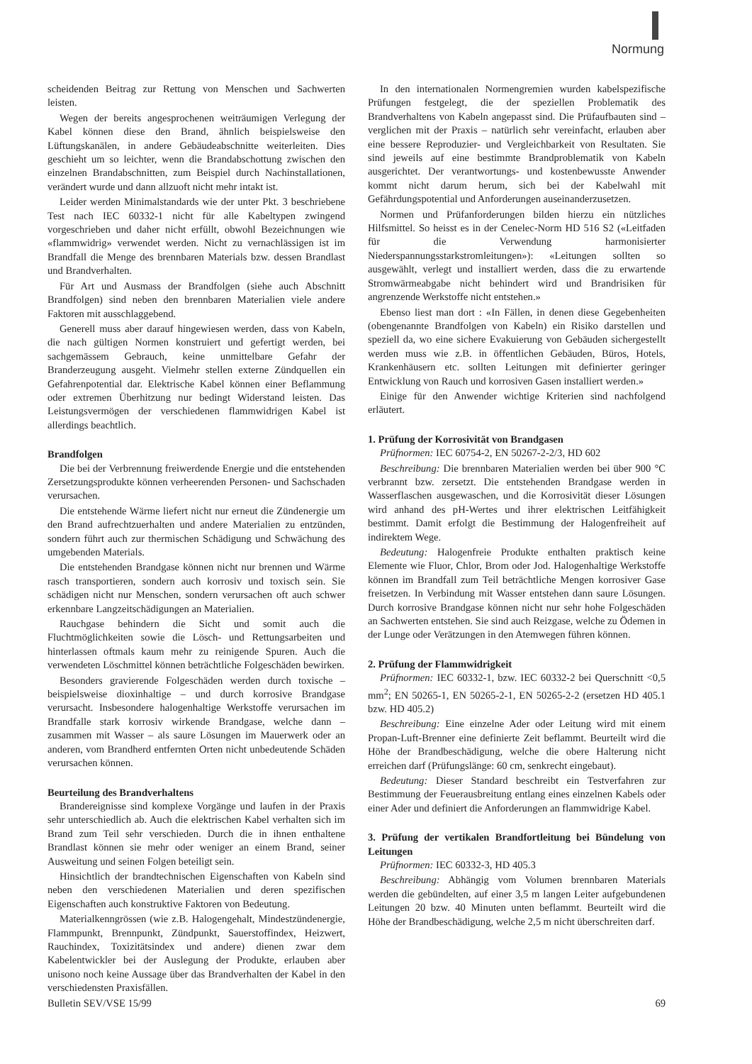Normung
scheidenden Beitrag zur Rettung von Menschen und Sachwerten leisten.
Wegen der bereits angesprochenen weiträumigen Verlegung der Kabel können diese den Brand, ähnlich beispielsweise den Lüftungskanälen, in andere Gebäudeabschnitte weiterleiten. Dies geschieht um so leichter, wenn die Brandabschottung zwischen den einzelnen Brandabschnitten, zum Beispiel durch Nachinstallationen, verändert wurde und dann allzuoft nicht mehr intakt ist.
Leider werden Minimalstandards wie der unter Pkt. 3 beschriebene Test nach IEC 60332-1 nicht für alle Kabeltypen zwingend vorgeschrieben und daher nicht erfüllt, obwohl Bezeichnungen wie «flammwidrig» verwendet werden. Nicht zu vernachlässigen ist im Brandfall die Menge des brennbaren Materials bzw. dessen Brandlast und Brandverhalten.
Für Art und Ausmass der Brandfolgen (siehe auch Abschnitt Brandfolgen) sind neben den brennbaren Materialien viele andere Faktoren mit ausschlaggebend.
Generell muss aber darauf hingewiesen werden, dass von Kabeln, die nach gültigen Normen konstruiert und gefertigt werden, bei sachgemässem Gebrauch, keine unmittelbare Gefahr der Branderzeugung ausgeht. Vielmehr stellen externe Zündquellen ein Gefahrenpotential dar. Elektrische Kabel können einer Beflammung oder extremen Überhitzung nur bedingt Widerstand leisten. Das Leistungsvermögen der verschiedenen flammwidrigen Kabel ist allerdings beachtlich.
Brandfolgen
Die bei der Verbrennung freiwerdende Energie und die entstehenden Zersetzungsprodukte können verheerenden Personen- und Sachschaden verursachen.
Die entstehende Wärme liefert nicht nur erneut die Zündenergie um den Brand aufrechtzuerhalten und andere Materialien zu entzünden, sondern führt auch zur thermischen Schädigung und Schwächung des umgebenden Materials.
Die entstehenden Brandgase können nicht nur brennen und Wärme rasch transportieren, sondern auch korrosiv und toxisch sein. Sie schädigen nicht nur Menschen, sondern verursachen oft auch schwer erkennbare Langzeitschädigungen an Materialien.
Rauchgase behindern die Sicht und somit auch die Fluchtmöglichkeiten sowie die Lösch- und Rettungsarbeiten und hinterlassen oftmals kaum mehr zu reinigende Spuren. Auch die verwendeten Löschmittel können beträchtliche Folgeschäden bewirken.
Besonders gravierende Folgeschäden werden durch toxische – beispielsweise dioxinhaltige – und durch korrosive Brandgase verursacht. Insbesondere halogenhaltige Werkstoffe verursachen im Brandfalle stark korrosiv wirkende Brandgase, welche dann – zusammen mit Wasser – als saure Lösungen im Mauerwerk oder an anderen, vom Brandherd entfernten Orten nicht unbedeutende Schäden verursachen können.
Beurteilung des Brandverhaltens
Brandereignisse sind komplexe Vorgänge und laufen in der Praxis sehr unterschiedlich ab. Auch die elektrischen Kabel verhalten sich im Brand zum Teil sehr verschieden. Durch die in ihnen enthaltene Brandlast können sie mehr oder weniger an einem Brand, seiner Ausweitung und seinen Folgen beteiligt sein.
Hinsichtlich der brandtechnischen Eigenschaften von Kabeln sind neben den verschiedenen Materialien und deren spezifischen Eigenschaften auch konstruktive Faktoren von Bedeutung.
Materialkenngrössen (wie z.B. Halogengehalt, Mindestzündenergie, Flammpunkt, Brennpunkt, Zündpunkt, Sauerstoffindex, Heizwert, Rauchindex, Toxizitätsindex und andere) dienen zwar dem Kabelentwickler bei der Auslegung der Produkte, erlauben aber unisono noch keine Aussage über das Brandverhalten der Kabel in den verschiedensten Praxisfällen.
In den internationalen Normengremien wurden kabelspezifische Prüfungen festgelegt, die der speziellen Problematik des Brandverhaltens von Kabeln angepasst sind. Die Prüfaufbauten sind – verglichen mit der Praxis – natürlich sehr vereinfacht, erlauben aber eine bessere Reproduzier- und Vergleichbarkeit von Resultaten. Sie sind jeweils auf eine bestimmte Brandproblematik von Kabeln ausgerichtet. Der verantwortungs- und kostenbewusste Anwender kommt nicht darum herum, sich bei der Kabelwahl mit Gefährdungspotential und Anforderungen auseinanderzusetzen.
Normen und Prüfanforderungen bilden hierzu ein nützliches Hilfsmittel. So heisst es in der Cenelec-Norm HD 516 S2 («Leitfaden für die Verwendung harmonisierter Niederspannungsstarkstromleitungen»): «Leitungen sollten so ausgewählt, verlegt und installiert werden, dass die zu erwartende Stromwärmeabgabe nicht behindert wird und Brandrisiken für angrenzende Werkstoffe nicht entstehen.»
Ebenso liest man dort : «In Fällen, in denen diese Gegebenheiten (obengenannte Brandfolgen von Kabeln) ein Risiko darstellen und speziell da, wo eine sichere Evakuierung von Gebäuden sichergestellt werden muss wie z.B. in öffentlichen Gebäuden, Büros, Hotels, Krankenhäusern etc. sollten Leitungen mit definierter geringer Entwicklung von Rauch und korrosiven Gasen installiert werden.»
Einige für den Anwender wichtige Kriterien sind nachfolgend erläutert.
1. Prüfung der Korrosivität von Brandgasen
Prüfnormen: IEC 60754-2, EN 50267-2-2/3, HD 602
Beschreibung: Die brennbaren Materialien werden bei über 900 °C verbrannt bzw. zersetzt. Die entstehenden Brandgase werden in Wasserflaschen ausgewaschen, und die Korrosivität dieser Lösungen wird anhand des pH-Wertes und ihrer elektrischen Leitfähigkeit bestimmt. Damit erfolgt die Bestimmung der Halogenfreiheit auf indirektem Wege.
Bedeutung: Halogenfreie Produkte enthalten praktisch keine Elemente wie Fluor, Chlor, Brom oder Jod. Halogenhaltige Werkstoffe können im Brandfall zum Teil beträchtliche Mengen korrosiver Gase freisetzen. In Verbindung mit Wasser entstehen dann saure Lösungen. Durch korrosive Brandgase können nicht nur sehr hohe Folgeschäden an Sachwerten entstehen. Sie sind auch Reizgase, welche zu Ödemen in der Lunge oder Verätzungen in den Atemwegen führen können.
2. Prüfung der Flammwidrigkeit
Prüfnormen: IEC 60332-1, bzw. IEC 60332-2 bei Querschnitt <0,5 mm<sup>2</sup>; EN 50265-1, EN 50265-2-1, EN 50265-2-2 (ersetzen HD 405.1 bzw. HD 405.2)
Beschreibung: Eine einzelne Ader oder Leitung wird mit einem Propan-Luft-Brenner eine definierte Zeit beflammt. Beurteilt wird die Höhe der Brandbeschädigung, welche die obere Halterung nicht erreichen darf (Prüfungslänge: 60 cm, senkrecht eingebaut).
Bedeutung: Dieser Standard beschreibt ein Testverfahren zur Bestimmung der Feuerausbreitung entlang eines einzelnen Kabels oder einer Ader und definiert die Anforderungen an flammwidrige Kabel.
3. Prüfung der vertikalen Brandfortleitung bei Bündelung von Leitungen
Prüfnormen: IEC 60332-3, HD 405.3
Beschreibung: Abhängig vom Volumen brennbaren Materials werden die gebündelten, auf einer 3,5 m langen Leiter aufgebundenen Leitungen 20 bzw. 40 Minuten unten beflammt. Beurteilt wird die Höhe der Brandbeschädigung, welche 2,5 m nicht überschreiten darf.
Bulletin SEV/VSE 15/99 69